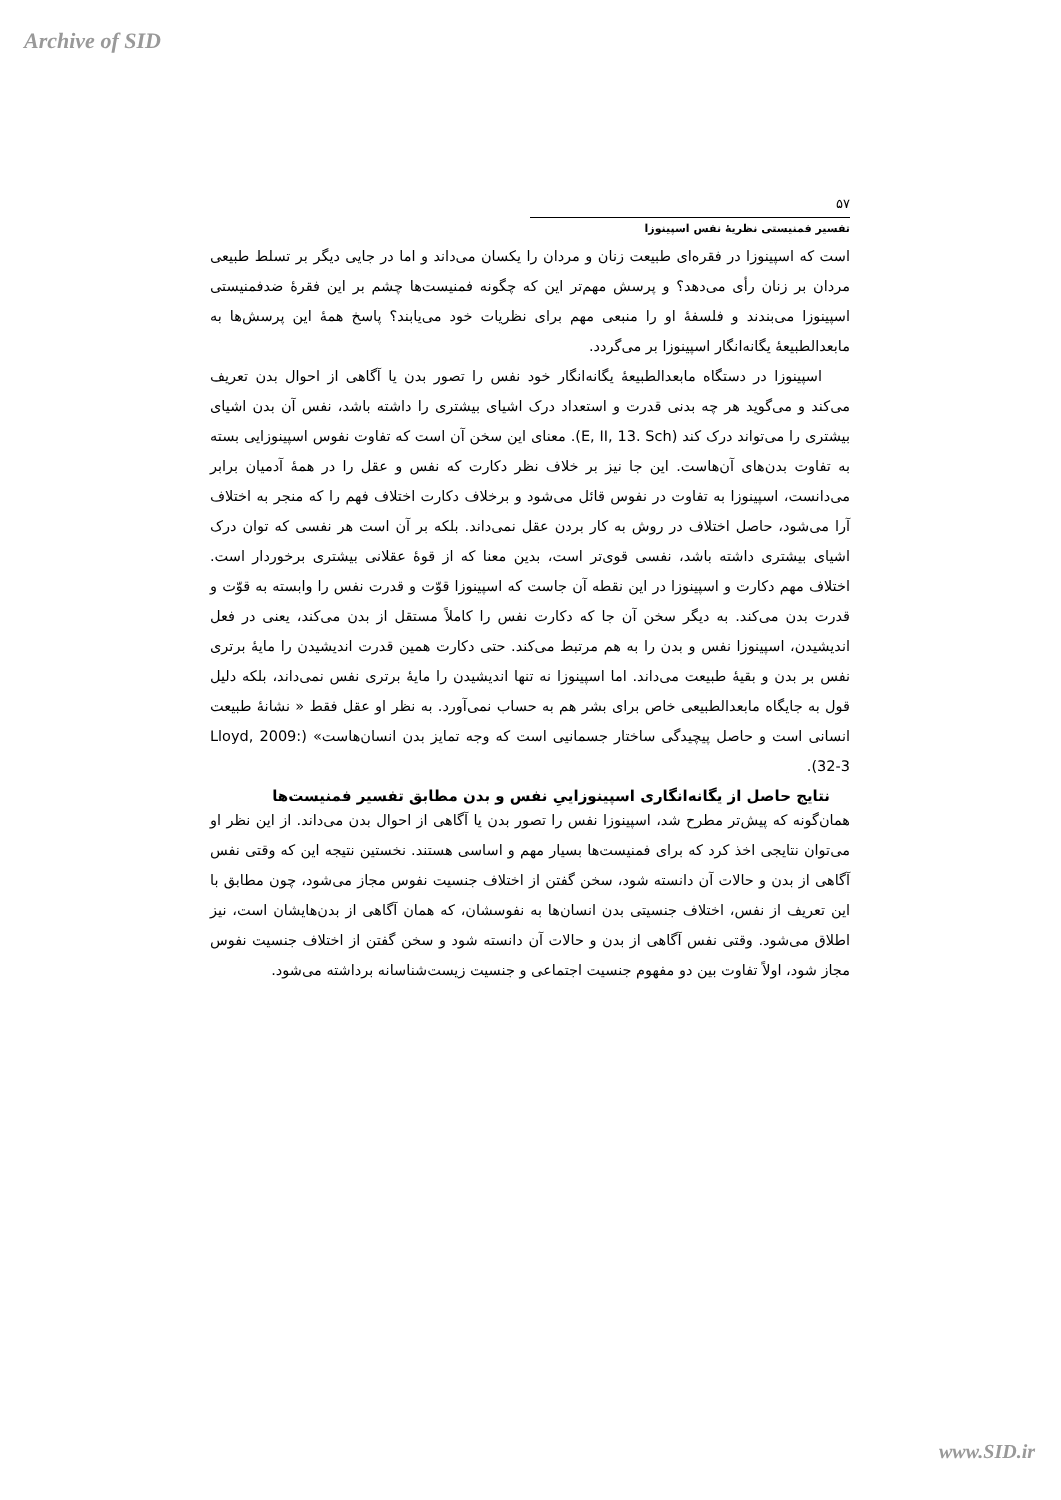Archive of SID
۵۷
تفسیر فمنیستی نظریهٔ نفس اسپینوزا
است که اسپینوزا در فقره‌ای طبیعت زنان و مردان را یکسان می‌داند و اما در جایی دیگر بر تسلط طبیعی مردان بر زنان رأی می‌دهد؟ و پرسش مهم‌تر این که چگونه فمنیست‌ها چشم بر این فقرهٔ ضدفمنیستی اسپینوزا می‌بندند و فلسفهٔ او را منبعی مهم برای نظریات خود می‌یابند؟ پاسخ همهٔ این پرسش‌ها به مابعدالطبیعهٔ یگانه‌انگار اسپینوزا بر می‌گردد.
اسپینوزا در دستگاه مابعدالطبیعهٔ یگانه‌انگار خود نفس را تصور بدن یا آگاهی از احوال بدن تعریف می‌کند و می‌گوید هر چه بدنی قدرت و استعداد درک اشیای بیشتری را داشته باشد، نفس آن بدن اشیای بیشتری را می‌تواند درک کند (E, II, 13. Sch). معنای این سخن آن است که تفاوت نفوس اسپینوزایی بسته به تفاوت بدن‌های آن‌هاست. این جا نیز بر خلاف نظر دکارت که نفس و عقل را در همهٔ آدمیان برابر می‌دانست، اسپینوزا به تفاوت در نفوس قائل می‌شود و برخلاف دکارت اختلاف فهم را که منجر به اختلاف آرا می‌شود، حاصل اختلاف در روش به کار بردن عقل نمی‌داند. بلکه بر آن است هر نفسی که توان درک اشیای بیشتری داشته باشد، نفسی قوی‌تر است، بدین معنا که از قوهٔ عقلانی بیشتری برخوردار است. اختلاف مهم دکارت و اسپینوزا در این نقطه آن جاست که اسپینوزا قوّت و قدرت نفس را وابسته به قوّت و قدرت بدن می‌کند. به دیگر سخن آن جا که دکارت نفس را کاملاً مستقل از بدن می‌کند، یعنی در فعل اندیشیدن، اسپینوزا نفس و بدن را به هم مرتبط می‌کند. حتی دکارت همین قدرت اندیشیدن را مایهٔ برتری نفس بر بدن و بقیهٔ طبیعت می‌داند. اما اسپینوزا نه تنها اندیشیدن را مایهٔ برتری نفس نمی‌داند، بلکه دلیل قول به جایگاه مابعدالطبیعی خاص برای بشر هم به حساب نمی‌آورد. به نظر او عقل فقط « نشانهٔ طبیعت انسانی است و حاصل پیچیدگی ساختار جسمانیی است که وجه تمایز بدن انسان‌هاست» (Lloyd, 2009: 32-3).
نتایج حاصل از یگانه‌انگاری اسپینوزاییِ نفس و بدن مطابق تفسیر فمنیست‌ها
همان‌گونه که پیش‌تر مطرح شد، اسپینوزا نفس را تصور بدن یا آگاهی از احوال بدن می‌داند. از این نظر او می‌توان نتایجی اخذ کرد که برای فمنیست‌ها بسیار مهم و اساسی هستند. نخستین نتیجه این که وقتی نفس آگاهی از بدن و حالات آن دانسته شود، سخن گفتن از اختلاف جنسیت نفوس مجاز می‌شود، چون مطابق با این تعریف از نفس، اختلاف جنسیتی بدن انسان‌ها به نفوسشان، که همان آگاهی از بدن‌هایشان است، نیز اطلاق می‌شود. وقتی نفس آگاهی از بدن و حالات آن دانسته شود و سخن گفتن از اختلاف جنسیت نفوس مجاز شود، اولاً تفاوت بین دو مفهوم جنسیت اجتماعی و جنسیت زیست‌شناسانه برداشته می‌شود.
www.SID.ir